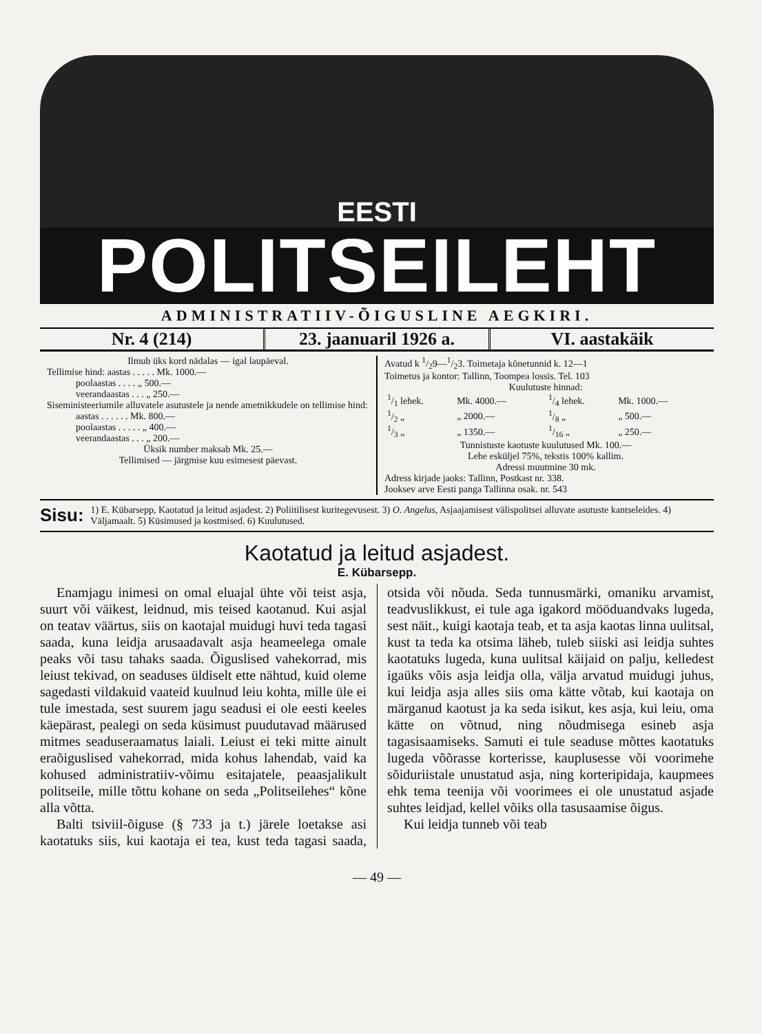EESTI
POLITSEILEHT
ADMINISTRATIIV-ÕIGUSLINE AEGKIRI.
Nr. 4 (214) 23. jaanuaril 1926 a. VI. aastakäik
Ilmub üks kord nädalas — igal laupäeval.
Tellimise hind: aastas . . . . . Mk. 1000.—
   poolaastas . . . . „ 500.—
   veerandaastas . . . „ 250.—
Siseministeeriumile alluvatele asutustele ja nende ametnikkudele on tellimise hind:
   aastas . . . . . . Mk. 800.—
   poolaastas . . . . . „ 400.—
   veerandaastas . . . „ 200.—
Üksik number maksab Mk. 25.—
Tellimised — järgmise kuu esimesest päevast.
Avatud k 1/29—1/23. Toimetaja kõnetunnid k. 12—1
Toimetus ja kontor: Tallinn, Toompea lossis. Tel. 103
Kuulutuste hinnad:
| 1/1 lehek. | Mk. 4000.— | 1/4 lehek. | Mk. 1000.— |
| 1/2 „ | „ 2000.— | 1/8 „ | „ 500.— |
| 1/3 „ | „ 1350.— | 1/16 „ | „ 250.— |
Tunnistuste kaotuste kuulutused Mk. 100.—
Lehe esküljel 75%, tekstis 100% kallim.
Adressi muutmine 30 mk.
Adress kirjade jaoks: Tallinn, Postkast nr. 338.
Jooksev arve Eesti panga Tallinna osak. nr. 543
Sisu:
1) E. Kübarsepp, Kaotatud ja leitud asjadest. 2) Poliitilisest kuritegevusest. 3) O. Angelus, Asjaajamisest välispolitsei alluvate asutuste kantseleides. 4) Väljamaalt. 5) Küsimused ja kostmised. 6) Kuulutused.
Kaotatud ja leitud asjadest.
E. Kübarsepp.
Enamjagu inimesi on omal eluajal ühte või teist asja, suurt või väikest, leidnud, mis teised kaotanud. Kui asjal on teatav väärtus, siis on kaotajal muidugi huvi teda tagasi saada, kuna leidja arusaadavalt asja heameelega omale peaks või tasu tahaks saada. Õiguslised vahekorrad, mis leiust tekivad, on seaduses üldiselt ette nähtud, kuid oleme sagedasti vildakuid vaateid kuulnud leiu kohta, mille üle ei tule imestada, sest suurem jagu seadusi ei ole eesti keeles käepärast, pealegi on seda küsimust puudutavad määrused mitmes seaduseraamatus laiali. Leiust ei teki mitte ainult eraõiguslised vahekorrad, mida kohus lahendab, vaid ka kohused administratiiv-võimu esitajatele, peaasjalikult politseile, mille tõttu kohane on seda „Politseilehes“ kõne alla võtta.
Balti tsiviil-õiguse (§ 733 ja t.) järele loetakse asi kaotatuks siis, kui kaotaja ei tea, kust teda tagasi saada, otsida või nõuda. Seda tunnusmärki, omaniku arvamist, teadvuslikkust, ei tule aga igakord mööduandvaks lugeda, sest näit., kuigi kaotaja teab, et ta asja kaotas linna uulitsal, kust ta teda ka otsima läheb, tuleb siiski asi leidja suhtes kaotatuks lugeda, kuna uulitsal käijaid on palju, kelledest igaüks võis asja leidja olla, välja arvatud muidugi juhus, kui leidja asja alles siis oma kätte võtab, kui kaotaja on märganud kaotust ja ka seda isikut, kes asja, kui leiu, oma kätte on võtnud, ning nõudmisega esineb asja tagasisaamiseks. Samuti ei tule seaduse mõttes kaotatuks lugeda võõrasse korterisse, kauplusesse või voorimehe sõiduriistale unustatud asja, ning korteripidaja, kaupmees ehk tema teenija või voorimees ei ole unustatud asjade suhtes leidjad, kellel võiks olla tasusaamise õigus.
Kui leidja tunneb või teab
— 49 —